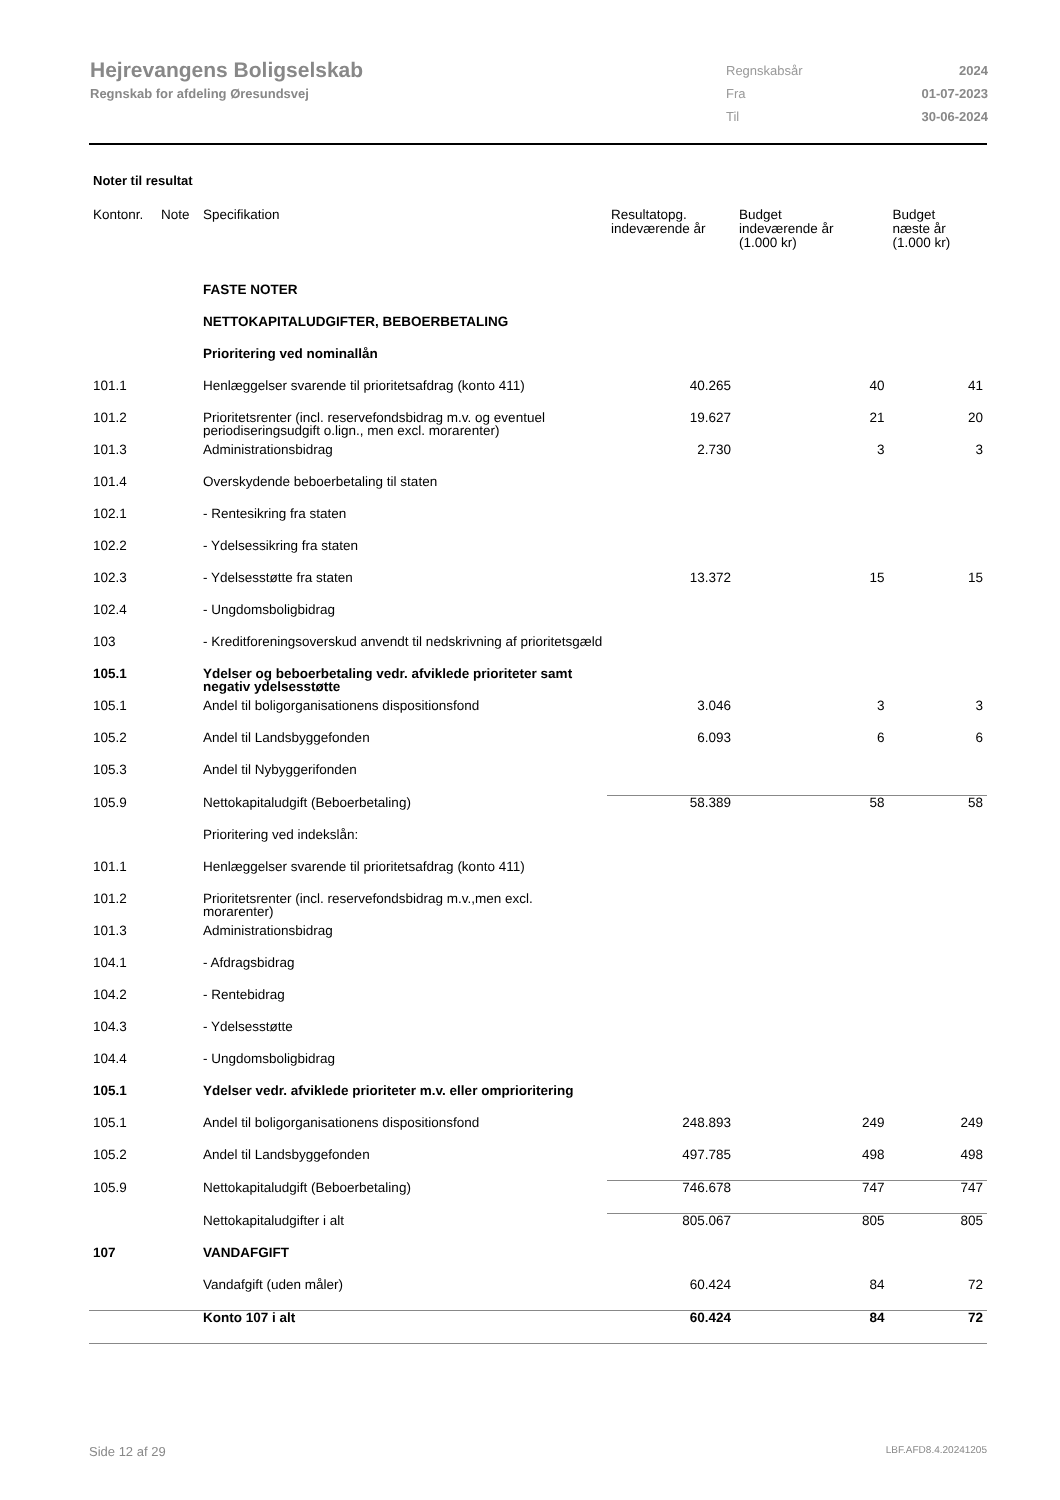Hejrevangens Boligselskab
Regnskab for afdeling Øresundsvej
| Regnskabsår | 2024 |
| Fra | 01-07-2023 |
| Til | 30-06-2024 |
Noter til resultat
| Kontonr. | Note | Specifikation | Resultatopg. indeværende år | Budget indeværende år (1.000 kr) | Budget næste år (1.000 kr) |
| --- | --- | --- | --- | --- | --- |
| | | FASTE NOTER | | | |
| | | NETTOKAPITALUDGIFTER, BEBOERBETALING | | | |
| | | Prioritering ved nominallån | | | |
| 101.1 | | Henlæggelser svarende til prioritetsafdrag (konto 411) | 40.265 | 40 | 41 |
| 101.2 | | Prioritetsrenter (incl. reservefondsbidrag m.v. og eventuel periodiseringsudgift o.lign., men excl. morarenter) | 19.627 | 21 | 20 |
| 101.3 | | Administrationsbidrag | 2.730 | 3 | 3 |
| 101.4 | | Overskydende beboerbetaling til staten | | | |
| 102.1 | | - Rentesikring fra staten | | | |
| 102.2 | | - Ydelsessikring fra staten | | | |
| 102.3 | | - Ydelsesstøtte fra staten | 13.372 | 15 | 15 |
| 102.4 | | - Ungdomsboligbidrag | | | |
| 103 | | - Kreditforeningsoverskud anvendt til nedskrivning af prioritetsgæld | | | |
| 105.1 | | Ydelser og beboerbetaling vedr. afviklede prioriteter samt negativ ydelsesstøtte | | | |
| 105.1 | | Andel til boligorganisationens dispositionsfond | 3.046 | 3 | 3 |
| 105.2 | | Andel til Landsbyggefonden | 6.093 | 6 | 6 |
| 105.3 | | Andel til Nybyggerifonden | | | |
| 105.9 | | Nettokapitaludgift (Beboerbetaling) | 58.389 | 58 | 58 |
| | | Prioritering ved indekslån: | | | |
| 101.1 | | Henlæggelser svarende til prioritetsafdrag (konto 411) | | | |
| 101.2 | | Prioritetsrenter (incl. reservefondsbidrag m.v.,men excl. morarenter) | | | |
| 101.3 | | Administrationsbidrag | | | |
| 104.1 | | - Afdragsbidrag | | | |
| 104.2 | | - Rentebidrag | | | |
| 104.3 | | - Ydelsesstøtte | | | |
| 104.4 | | - Ungdomsboligbidrag | | | |
| 105.1 | | Ydelser vedr. afviklede prioriteter m.v. eller omprioritering | | | |
| 105.1 | | Andel til boligorganisationens dispositionsfond | 248.893 | 249 | 249 |
| 105.2 | | Andel til Landsbyggefonden | 497.785 | 498 | 498 |
| 105.9 | | Nettokapitaludgift (Beboerbetaling) | 746.678 | 747 | 747 |
| | | Nettokapitaludgifter i alt | 805.067 | 805 | 805 |
| 107 | | VANDAFGIFT | | | |
| | | Vandafgift (uden måler) | 60.424 | 84 | 72 |
| | | Konto 107 i alt | 60.424 | 84 | 72 |
Side 12 af 29 LBF.AFD8.4.20241205